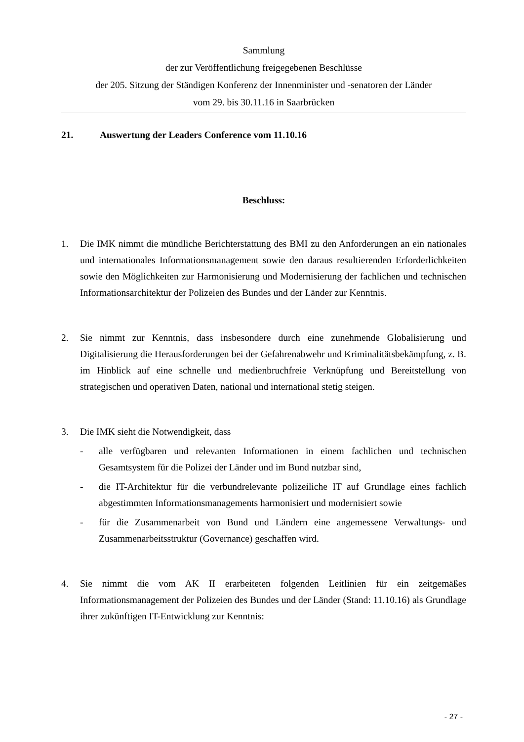Sammlung
der zur Veröffentlichung freigegebenen Beschlüsse
der 205. Sitzung der Ständigen Konferenz der Innenminister und -senatoren der Länder
vom 29. bis 30.11.16 in Saarbrücken
21. Auswertung der Leaders Conference vom 11.10.16
Beschluss:
1. Die IMK nimmt die mündliche Berichterstattung des BMI zu den Anforderungen an ein nationales und internationales Informationsmanagement sowie den daraus resultierenden Erforderlichkeiten sowie den Möglichkeiten zur Harmonisierung und Modernisierung der fachlichen und technischen Informationsarchitektur der Polizeien des Bundes und der Länder zur Kenntnis.
2. Sie nimmt zur Kenntnis, dass insbesondere durch eine zunehmende Globalisierung und Digitalisierung die Herausforderungen bei der Gefahrenabwehr und Kriminalitätsbekämpfung, z. B. im Hinblick auf eine schnelle und medienbruchfreie Verknüpfung und Bereitstellung von strategischen und operativen Daten, national und international stetig steigen.
3. Die IMK sieht die Notwendigkeit, dass
- alle verfügbaren und relevanten Informationen in einem fachlichen und technischen Gesamtsystem für die Polizei der Länder und im Bund nutzbar sind,
- die IT-Architektur für die verbundrelevante polizeiliche IT auf Grundlage eines fachlich abgestimmten Informationsmanagements harmonisiert und modernisiert sowie
- für die Zusammenarbeit von Bund und Ländern eine angemessene Verwaltungs- und Zusammenarbeitsstruktur (Governance) geschaffen wird.
4. Sie nimmt die vom AK II erarbeiteten folgenden Leitlinien für ein zeitgemäßes Informationsmanagement der Polizeien des Bundes und der Länder (Stand: 11.10.16) als Grundlage ihrer zukünftigen IT-Entwicklung zur Kenntnis:
- 27 -